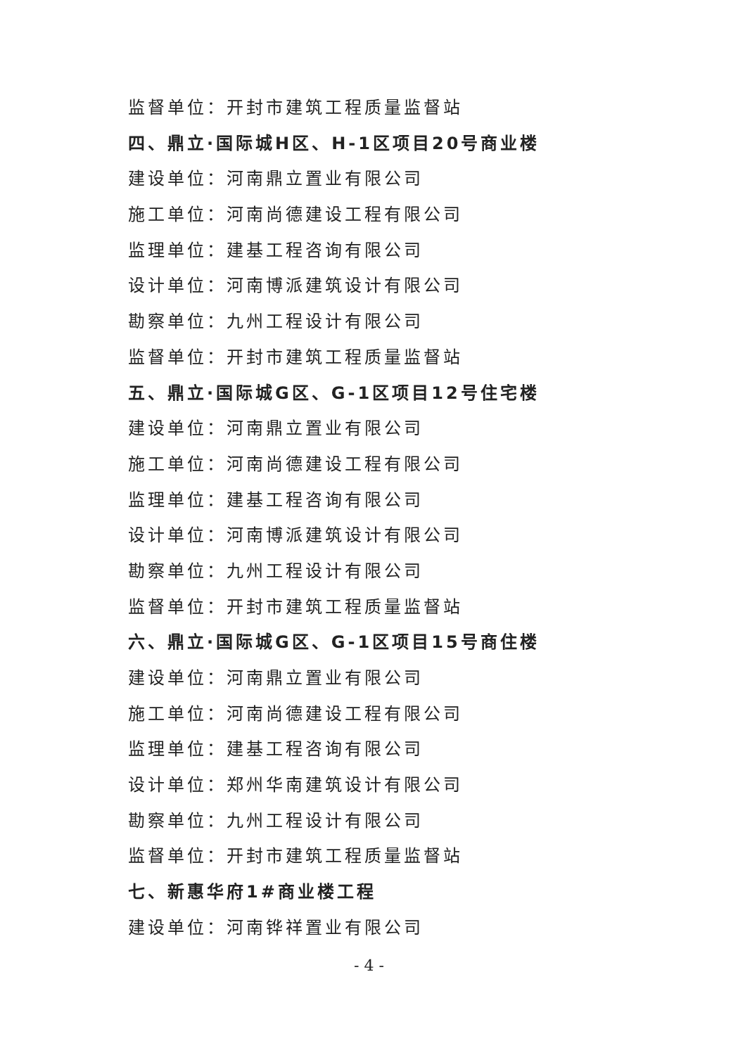监督单位：开封市建筑工程质量监督站
四、鼎立·国际城H区、H-1区项目20号商业楼
建设单位：河南鼎立置业有限公司
施工单位：河南尚德建设工程有限公司
监理单位：建基工程咨询有限公司
设计单位：河南博派建筑设计有限公司
勘察单位：九州工程设计有限公司
监督单位：开封市建筑工程质量监督站
五、鼎立·国际城G区、G-1区项目12号住宅楼
建设单位：河南鼎立置业有限公司
施工单位：河南尚德建设工程有限公司
监理单位：建基工程咨询有限公司
设计单位：河南博派建筑设计有限公司
勘察单位：九州工程设计有限公司
监督单位：开封市建筑工程质量监督站
六、鼎立·国际城G区、G-1区项目15号商住楼
建设单位：河南鼎立置业有限公司
施工单位：河南尚德建设工程有限公司
监理单位：建基工程咨询有限公司
设计单位：郑州华南建筑设计有限公司
勘察单位：九州工程设计有限公司
监督单位：开封市建筑工程质量监督站
七、新惠华府1#商业楼工程
建设单位：河南铧祥置业有限公司
- 4 -